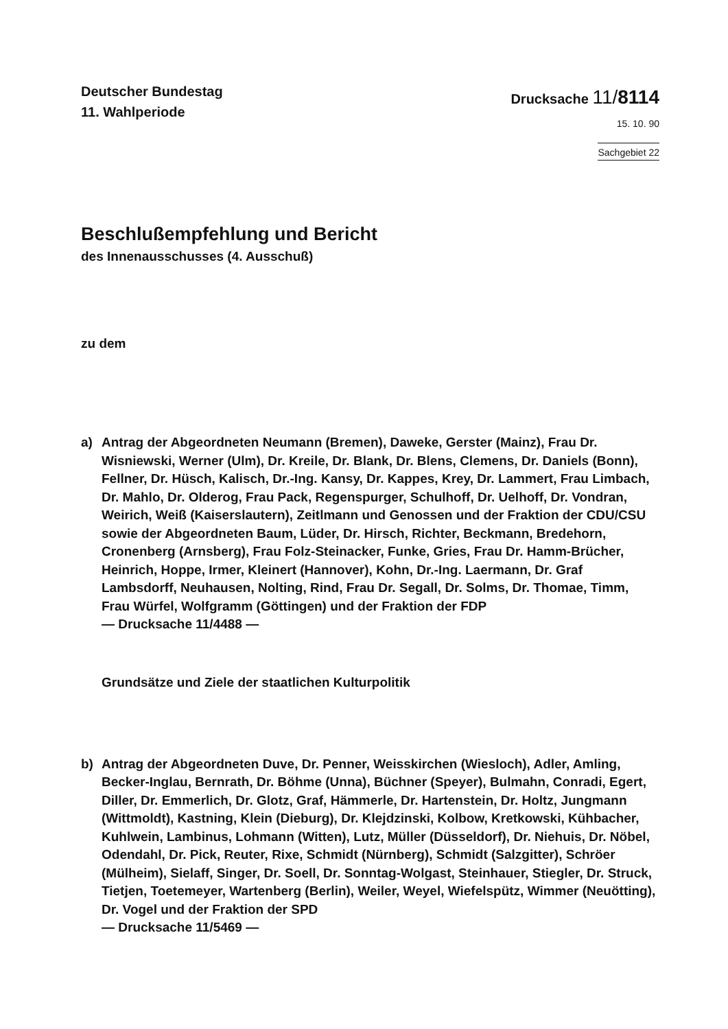Deutscher Bundestag
11. Wahlperiode
Drucksache 11/8114
15. 10. 90
Sachgebiet 22
Beschlußempfehlung und Bericht
des Innenausschusses (4. Ausschuß)
zu dem
a) Antrag der Abgeordneten Neumann (Bremen), Daweke, Gerster (Mainz), Frau Dr. Wisniewski, Werner (Ulm), Dr. Kreile, Dr. Blank, Dr. Blens, Clemens, Dr. Daniels (Bonn), Fellner, Dr. Hüsch, Kalisch, Dr.-Ing. Kansy, Dr. Kappes, Krey, Dr. Lammert, Frau Limbach, Dr. Mahlo, Dr. Olderog, Frau Pack, Regenspurger, Schulhoff, Dr. Uelhoff, Dr. Vondran, Weirich, Weiß (Kaiserslautern), Zeitlmann und Genossen und der Fraktion der CDU/CSU sowie der Abgeordneten Baum, Lüder, Dr. Hirsch, Richter, Beckmann, Bredehorn, Cronenberg (Arnsberg), Frau Folz-Steinacker, Funke, Gries, Frau Dr. Hamm-Brücher, Heinrich, Hoppe, Irmer, Kleinert (Hannover), Kohn, Dr.-Ing. Laermann, Dr. Graf Lambsdorff, Neuhausen, Nolting, Rind, Frau Dr. Segall, Dr. Solms, Dr. Thomae, Timm, Frau Würfel, Wolfgramm (Göttingen) und der Fraktion der FDP
— Drucksache 11/4488 —
Grundsätze und Ziele der staatlichen Kulturpolitik
b) Antrag der Abgeordneten Duve, Dr. Penner, Weisskirchen (Wiesloch), Adler, Amling, Becker-Inglau, Bernrath, Dr. Böhme (Unna), Büchner (Speyer), Bulmahn, Conradi, Egert, Diller, Dr. Emmerlich, Dr. Glotz, Graf, Hämmerle, Dr. Hartenstein, Dr. Holtz, Jungmann (Wittmoldt), Kastning, Klein (Dieburg), Dr. Klejdzinski, Kolbow, Kretkowski, Kühbacher, Kuhlwein, Lambinus, Lohmann (Witten), Lutz, Müller (Düsseldorf), Dr. Niehuis, Dr. Nöbel, Odendahl, Dr. Pick, Reuter, Rixe, Schmidt (Nürnberg), Schmidt (Salzgitter), Schröer (Mülheim), Sielaff, Singer, Dr. Soell, Dr. Sonntag-Wolgast, Steinhauer, Stiegler, Dr. Struck, Tietjen, Toetemeyer, Wartenberg (Berlin), Weiler, Weyel, Wiefelspütz, Wimmer (Neuötting), Dr. Vogel und der Fraktion der SPD
— Drucksache 11/5469 —